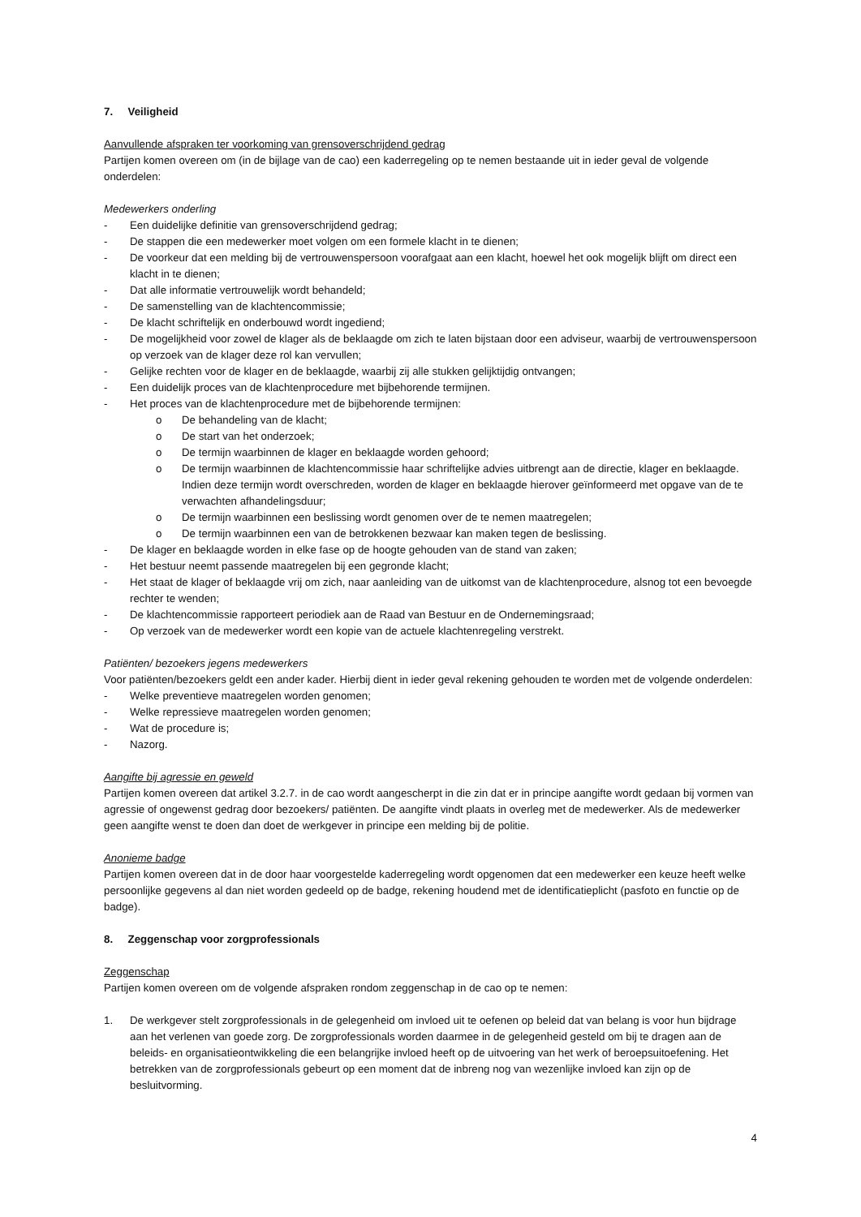7. Veiligheid
Aanvullende afspraken ter voorkoming van grensoverschrijdend gedrag
Partijen komen overeen om (in de bijlage van de cao) een kaderregeling op te nemen bestaande uit in ieder geval de volgende onderdelen:
Medewerkers onderling
- Een duidelijke definitie van grensoverschrijdend gedrag;
- De stappen die een medewerker moet volgen om een formele klacht in te dienen;
- De voorkeur dat een melding bij de vertrouwenspersoon voorafgaat aan een klacht, hoewel het ook mogelijk blijft om direct een klacht in te dienen;
- Dat alle informatie vertrouwelijk wordt behandeld;
- De samenstelling van de klachtencommissie;
- De klacht schriftelijk en onderbouwd wordt ingediend;
- De mogelijkheid voor zowel de klager als de beklaagde om zich te laten bijstaan door een adviseur, waarbij de vertrouwenspersoon op verzoek van de klager deze rol kan vervullen;
- Gelijke rechten voor de klager en de beklaagde, waarbij zij alle stukken gelijktijdig ontvangen;
- Een duidelijk proces van de klachtenprocedure met bijbehorende termijnen.
- Het proces van de klachtenprocedure met de bijbehorende termijnen:
o De behandeling van de klacht;
o De start van het onderzoek;
o De termijn waarbinnen de klager en beklaagde worden gehoord;
o De termijn waarbinnen de klachtencommissie haar schriftelijke advies uitbrengt aan de directie, klager en beklaagde. Indien deze termijn wordt overschreden, worden de klager en beklaagde hierover geïnformeerd met opgave van de te verwachten afhandelingsduur;
o De termijn waarbinnen een beslissing wordt genomen over de te nemen maatregelen;
o De termijn waarbinnen een van de betrokkenen bezwaar kan maken tegen de beslissing.
- De klager en beklaagde worden in elke fase op de hoogte gehouden van de stand van zaken;
- Het bestuur neemt passende maatregelen bij een gegronde klacht;
- Het staat de klager of beklaagde vrij om zich, naar aanleiding van de uitkomst van de klachtenprocedure, alsnog tot een bevoegde rechter te wenden;
- De klachtencommissie rapporteert periodiek aan de Raad van Bestuur en de Ondernemingsraad;
- Op verzoek van de medewerker wordt een kopie van de actuele klachtenregeling verstrekt.
Patiënten/ bezoekers jegens medewerkers
Voor patiënten/bezoekers geldt een ander kader. Hierbij dient in ieder geval rekening gehouden te worden met de volgende onderdelen:
- Welke preventieve maatregelen worden genomen;
- Welke repressieve maatregelen worden genomen;
- Wat de procedure is;
- Nazorg.
Aangifte bij agressie en geweld
Partijen komen overeen dat artikel 3.2.7. in de cao wordt aangescherpt in die zin dat er in principe aangifte wordt gedaan bij vormen van agressie of ongewenst gedrag door bezoekers/ patiënten. De aangifte vindt plaats in overleg met de medewerker. Als de medewerker geen aangifte wenst te doen dan doet de werkgever in principe een melding bij de politie.
Anonieme badge
Partijen komen overeen dat in de door haar voorgestelde kaderregeling wordt opgenomen dat een medewerker een keuze heeft welke persoonlijke gegevens al dan niet worden gedeeld op de badge, rekening houdend met de identificatieplicht (pasfoto en functie op de badge).
8. Zeggenschap voor zorgprofessionals
Zeggenschap
Partijen komen overeen om de volgende afspraken rondom zeggenschap in de cao op te nemen:
1. De werkgever stelt zorgprofessionals in de gelegenheid om invloed uit te oefenen op beleid dat van belang is voor hun bijdrage aan het verlenen van goede zorg. De zorgprofessionals worden daarmee in de gelegenheid gesteld om bij te dragen aan de beleids- en organisatieontwikkeling die een belangrijke invloed heeft op de uitvoering van het werk of beroepsuitoefening. Het betrekken van de zorgprofessionals gebeurt op een moment dat de inbreng nog van wezenlijke invloed kan zijn op de besluitvorming.
4